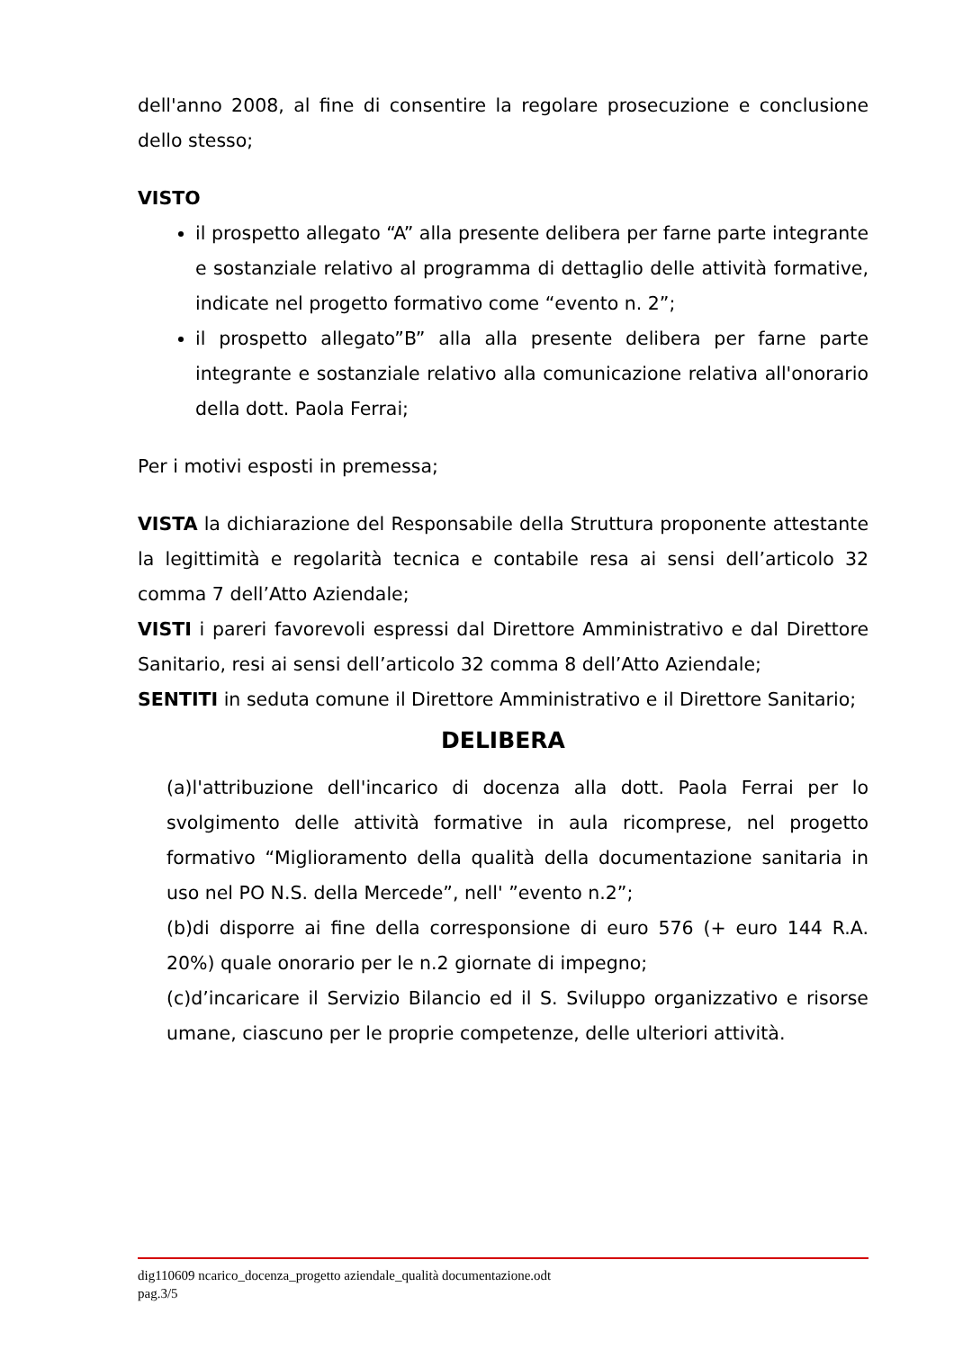dell'anno 2008, al fine di consentire la regolare prosecuzione e conclusione dello stesso;
VISTO
il prospetto allegato “A” alla presente delibera per farne parte integrante e sostanziale relativo al programma di dettaglio delle attività formative, indicate nel progetto formativo come “evento n. 2”;
il prospetto allegato”B” alla alla presente delibera per farne parte integrante e sostanziale relativo alla comunicazione relativa all'onorario della dott. Paola Ferrai;
Per i motivi esposti in premessa;
VISTA la dichiarazione del Responsabile della Struttura proponente attestante la legittimità e regolarità tecnica e contabile resa ai sensi dell’articolo 32 comma 7 dell’Atto Aziendale;
VISTI i pareri favorevoli espressi dal Direttore Amministrativo e dal Direttore Sanitario, resi ai sensi dell’articolo 32 comma 8 dell’Atto Aziendale;
SENTITI in seduta comune il Direttore Amministrativo e il Direttore Sanitario;
DELIBERA
(a)l'attribuzione dell'incarico di docenza alla dott. Paola Ferrai per lo svolgimento delle attività formative in aula ricomprese, nel progetto formativo “Miglioramento della qualità della documentazione sanitaria in uso nel PO N.S. della Mercede”, nell' ”evento n.2”;
(b)di disporre ai fine della corresponsione di euro 576 (+ euro 144 R.A. 20%) quale onorario per le n.2 giornate di impegno;
(c)d’incaricare il Servizio Bilancio ed il S. Sviluppo organizzativo e risorse umane, ciascuno per le proprie competenze, delle ulteriori attività.
dig110609 ncarico_docenza_progetto aziendale_qualità documentazione.odt
pag.3/5